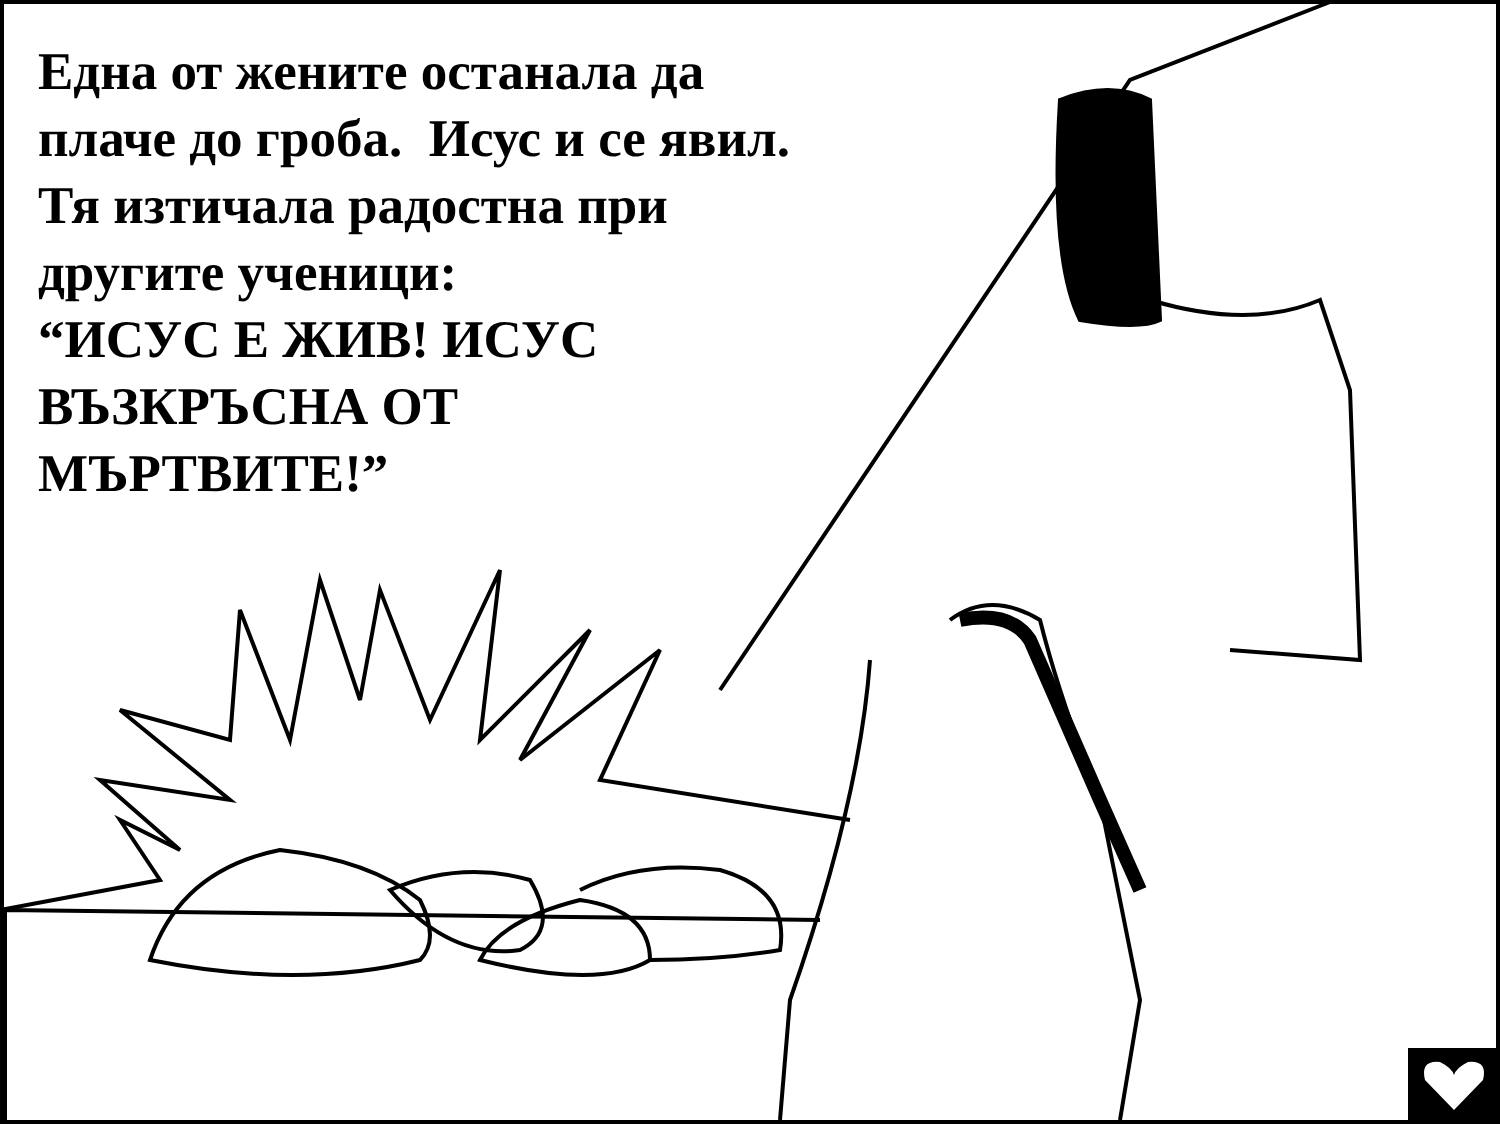Една от жените останала да плаче до гроба. Исус и се явил. Тя изтичала радостна при другите ученици:
“ИСУС Е ЖИВ! ИСУС ВЪЗКРЪСНА ОТ МЪРТВИТЕ!”